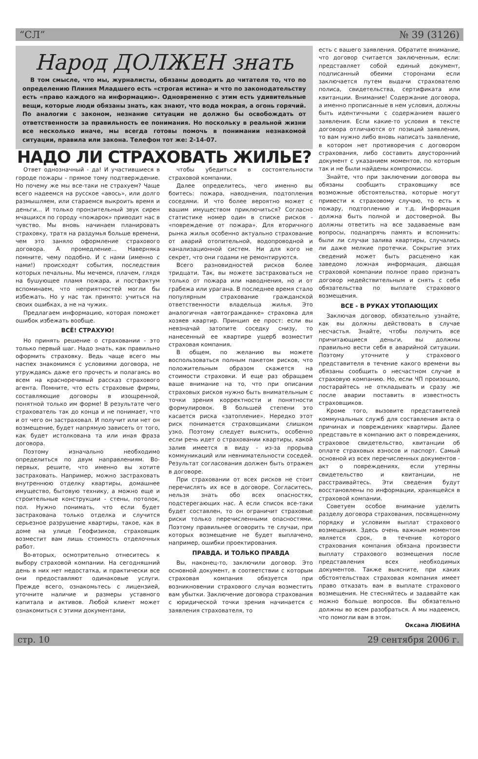“СЛ” № 39 (3126)
Народ ДОЛЖЕН знать
В том смысле, что мы, журналисты, обязаны доводить до читателя то, что по определению Плиния Младшего есть «строгая истина» и что по законодательству есть «право каждого на информацию». Одновременно с этим есть удивительные вещи, которые люди обязаны знать, как знают, что вода мокрая, а огонь горячий. По аналогии с законом, незнание ситуации не должно бы освобождать от ответственности за правильность ее понимания. Но поскольку в реальной жизни все несколько иначе, мы всегда готовы помочь в понимании незнакомой ситуации, правила или закона. Телефон тот же: 2-14-07.
НАДО ЛИ СТРАХОВАТЬ ЖИЛЬЕ?
Ответ однозначный - да! И участившиеся в городе пожары - прямое тому подтверждение. Но почему же мы все-таки не страхуем? Чаще всего надеемся на русское «авось», или долго размышляем, или стараемся выкроить время и деньги... И только пронзительный звук сирен мчащихся по городу «пожарок» приводит нас в чувство. Мы вновь начинаем планировать страховку, тратя на раздумья больше времени, чем это заняло оформление страхового договора. А промедление... Наверняка помните, чему подобно. И с нами (именно с нами!) происходят события, последствия которых печальны. Мы мечемся, плачем, глядя на бушующее пламя пожара, и постфактум вспоминаем, что неприятностей могли бы избежать. Но у нас так принято: учиться на своих ошибках, а не на чужих.
Предлагаем информацию, которая поможет ошибок избежать вообще.
ВСЁ! СТРАХУЮ!
Но принять решение о страховании - это только первый шаг. Надо знать, как правильно оформить страховку. Ведь чаще всего мы наспех знакомимся с условиями договора, не утруждаясь даже его прочесть и полагаясь во всем на красноречивый рассказ страхового агента. Помните, что есть страховые фирмы, составляющие договоры в изощренной, понятной только им форме! В результате чего страхователь так до конца и не понимает, что и от чего он застраховал. И получит или нет он возмещение, будет напрямую зависеть от того, как будет истолкована та или иная фраза договора.
Поэтому изначально необходимо определиться по двум направлениям. Во-первых, решите, что именно вы хотите застраховать. Например, можно застраховать внутреннюю отделку квартиры, домашнее имущество, бытовую технику, а можно еще и строительные конструкции - стены, потолок, пол. Нужно понимать, что если будет застрахована только отделка и случится серьезное разрушение квартиры, такое, как в доме на улице Геофизиков, страховщик возместит вам лишь стоимость отделочных работ.
Во-вторых, осмотрительно отнеситесь к выбору страховой компании. На сегодняшний день в них нет недостатка, и практически все они предоставляют одинаковые услуги. Прежде всего, ознакомьтесь с лицензией, уточните наличие и размеры уставного капитала и активов. Любой клиент может ознакомиться с этими документами,
чтобы убедиться в состоятельности страховой компании.
Далее определитесь, чего именно вы боитесь: пожара, наводнения, подтопления соседями. И что более вероятно может с вашим имуществом приключиться? Согласно статистике номер один в списке рисков - «повреждение от пожара». Для вторичного рынка жилья особенно актуально страхование от аварий отопительной, водопроводной и канализационной систем. Ни для кого не секрет, что они годами не ремонтируются.
Всего разновидностей рисков более тридцати. Так, вы можете застраховаться не только от пожара или наводнения, но и от грабежа или урагана. В последнее время стало популярным страхование гражданской ответственности владельца жилья. Это аналогичная «автогражданке» страховка для хозяев квартир. Принцип ее прост: если вы невзначай затопите соседку снизу, то нанесенный ее квартире ущерб возместит страховая компания.
В общем, по желанию вы можете воспользоваться полным пакетом рисков, что положительным образом скажется на стоимости страховки. И еще раз обращаем ваше внимание на то, что при описании страховых рисков нужно быть внимательным с точки зрения корректности и понятности формулировок. В большей степени это касается риска «затопление». Нередко этот риск понимается страховщиками слишком узко. Поэтому следует выяснить, особенно если речь идет о страховании квартиры, какой залив имеется в виду - из-за прорыва коммуникаций или невнимательности соседей. Результат согласования должен быть отражен в договоре.
При страховании от всех рисков не стоит перечислять их все в договоре. Согласитесь, нельзя знать обо всех опасностях, подстерегающих нас. А если список все-таки будет составлен, то он ограничит страховые риски только перечисленными опасностями. Поэтому правильнее оговорить те случаи, при которых возмещение не будет выплачено, например, ошибки проектирования.
ПРАВДА. И ТОЛЬКО ПРАВДА
Вы, наконец-то, заключили договор. Это основной документ, в соответствии с которым страховая компания обязуется при возникновении страхового случая возместить вам убытки. Заключение договора страхования с юридической точки зрения начинается с заявления страхователя, то
есть с вашего заявления. Обратите внимание, что договор считается заключенным, если: представляет собой единый документ, подписанный обеими сторонами если заключается путем выдачи страхователю полиса, свидетельства, сертификата или квитанции. Внимание! Содержание договора, а именно прописанные в нем условия, должны быть идентичными с содержанием вашего заявления. Если какие-то условия в тексте договора отличаются от позиций заявления, то вам нужно либо вновь написать заявление, в котором нет противоречия с договором страхования, либо составить двусторонний документ с указанием моментов, по которым так и не были найдены компромиссы.
Знайте, что при заключении договора вы обязаны сообщить страховщику все возможные обстоятельства, которые могут привести к страховому случаю, то есть к пожару, подтоплению и т.д. Информация должна быть полной и достоверной. Вы должны ответить на все задаваемые вам вопросы, поднапрячь память и вспомнить: были ли случаи залива квартиры, случались ли даже мелкие протечки. Сокрытие этих сведений может быть расценено как заведомо ложная информация, дающая страховой компании полное право признать договор недействительным и снять с себя обязательства по выплате страхового возмещения.
ВСЕ - В РУКАХ УТОПАЮЩИХ
Заключая договор, обязательно узнайте, как вы должны действовать в случае несчастья. Знайте, чтобы получить все причитающиеся деньги, вы должны правильно вести себя в аварийной ситуации. Поэтому уточните у страхового представителя в течение какого времени вы обязаны сообщить о несчастном случае в страховую компанию. Но, если ЧП произошло, постарайтесь не откладывать и сразу же после аварии поставить в известность страховщиков.
Кроме того, вызовите представителей коммунальных служб для составления акта о причинах и повреждениях квартиры. Далее представьте в компанию акт о повреждениях, страховое свидетельство, квитанции об оплате страховых взносов и паспорт. Самый основной из всех перечисленных документов - акт о повреждениях, если утеряны свидетельство и квитанции, не расстраивайтесь. Эти сведения будут восстановлены по информации, хранящейся в страховой компании.
Советуем особое внимание уделить разделу договора страхования, посвященному порядку и условиям выплат страхового возмещения. Здесь очень важным моментом является срок, в течение которого страхования компания обязана произвести выплату страхового возмещения после представления всех необходимых документов. Также выясните, при каких обстоятельствах страховая компания имеет право отказать вам в выплате страхового возмещения. Не стесняйтесь и задавайте как можно больше вопросов. Вы обязательно должны во всем разобраться. А мы надеемся, что помогли вам в этом.
Оксана ЛЮБИНА
стр. 10 29 сентября 2006 г.